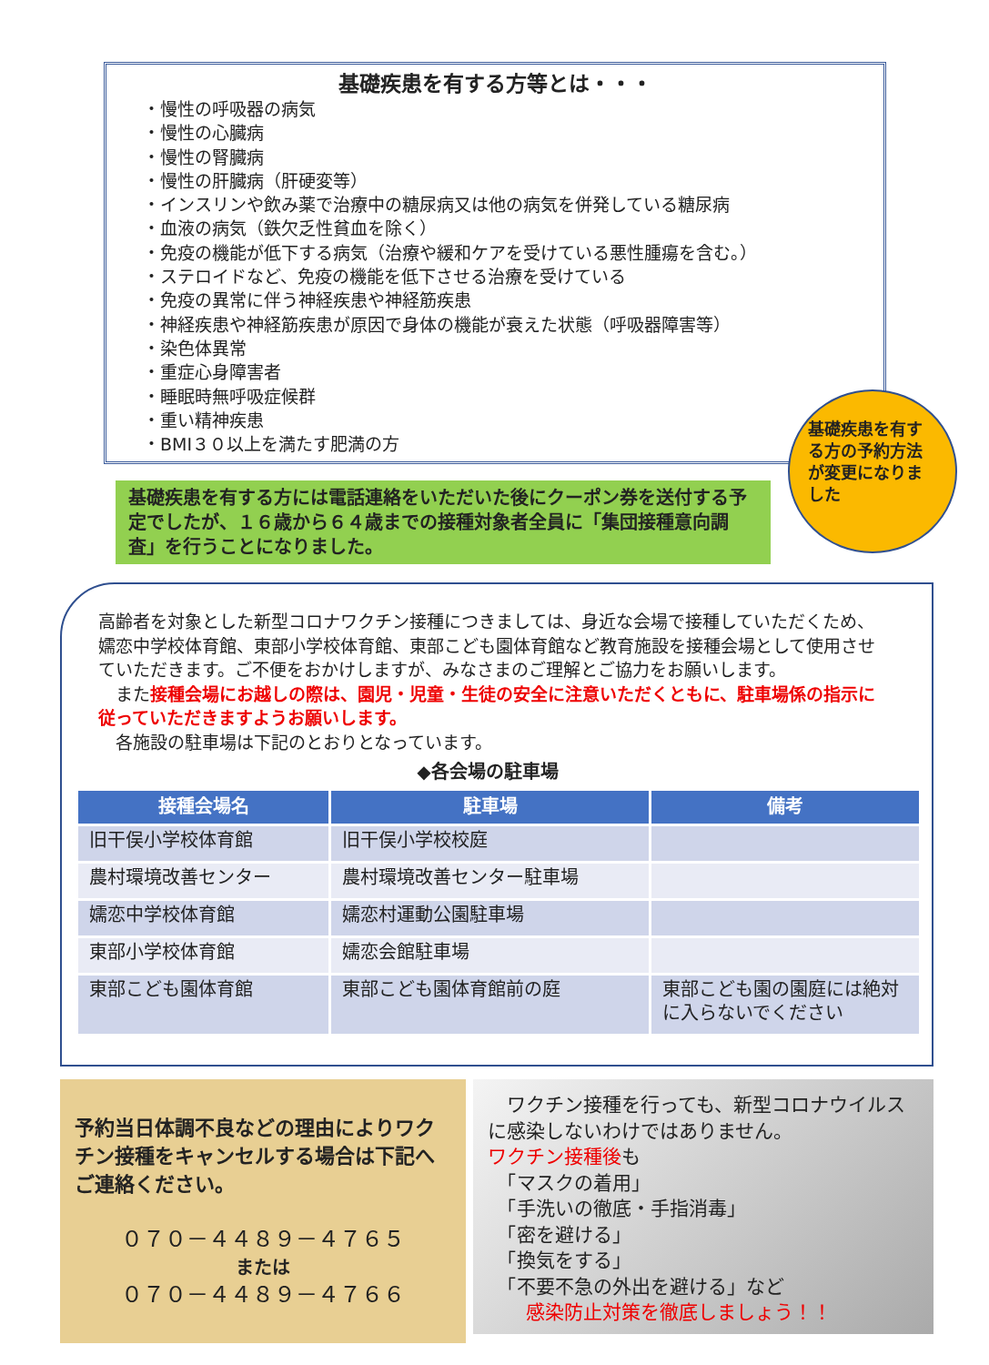基礎疾患を有する方等とは・・・
・慢性の呼吸器の病気
・慢性の心臓病
・慢性の腎臓病
・慢性の肝臓病（肝硬変等）
・インスリンや飲み薬で治療中の糖尿病又は他の病気を併発している糖尿病
・血液の病気（鉄欠乏性貧血を除く）
・免疫の機能が低下する病気（治療や緩和ケアを受けている悪性腫瘍を含む。）
・ステロイドなど、免疫の機能を低下させる治療を受けている
・免疫の異常に伴う神経疾患や神経筋疾患
・神経疾患や神経筋疾患が原因で身体の機能が衰えた状態（呼吸器障害等）
・染色体異常
・重症心身障害者
・睡眠時無呼吸症候群
・重い精神疾患
・BMI３０以上を満たす肥満の方
基礎疾患を有する方の予約方法が変更になりました
基礎疾患を有する方には電話連絡をいただいた後にクーポン券を送付する予定でしたが、１６歳から６４歳までの接種対象者全員に「集団接種意向調査」を行うことになりました。
高齢者を対象とした新型コロナワクチン接種につきましては、身近な会場で接種していただくため、嬬恋中学校体育館、東部小学校体育館、東部こども園体育館など教育施設を接種会場として使用させていただきます。ご不便をおかけしますが、みなさまのご理解とご協力をお願いします。
　また接種会場にお越しの際は、園児・児童・生徒の安全に注意いただくともに、駐車場係の指示に従っていただきますようお願いします。
　各施設の駐車場は下記のとおりとなっています。
◆各会場の駐車場
| 接種会場名 | 駐車場 | 備考 |
| --- | --- | --- |
| 旧干俣小学校体育館 | 旧干俣小学校校庭 | |
| 農村環境改善センター | 農村環境改善センター駐車場 | |
| 嬬恋中学校体育館 | 嬬恋村運動公園駐車場 | |
| 東部小学校体育館 | 嬬恋会館駐車場 | |
| 東部こども園体育館 | 東部こども園体育館前の庭 | 東部こども園の園庭には絶対に入らないでください |
予約当日体調不良などの理由によりワクチン接種をキャンセルする場合は下記へご連絡ください。
０７０－４４８９－４７６５
または
０７０－４４８９－４７６６
　ワクチン接種を行っても、新型コロナウイルスに感染しないわけではありません。
ワクチン接種後も
　「マスクの着用」
　「手洗いの徹底・手指消毒」
　「密を避ける」
　「換気をする」
　「不要不急の外出を避ける」など
　　感染防止対策を徹底しましょう！！